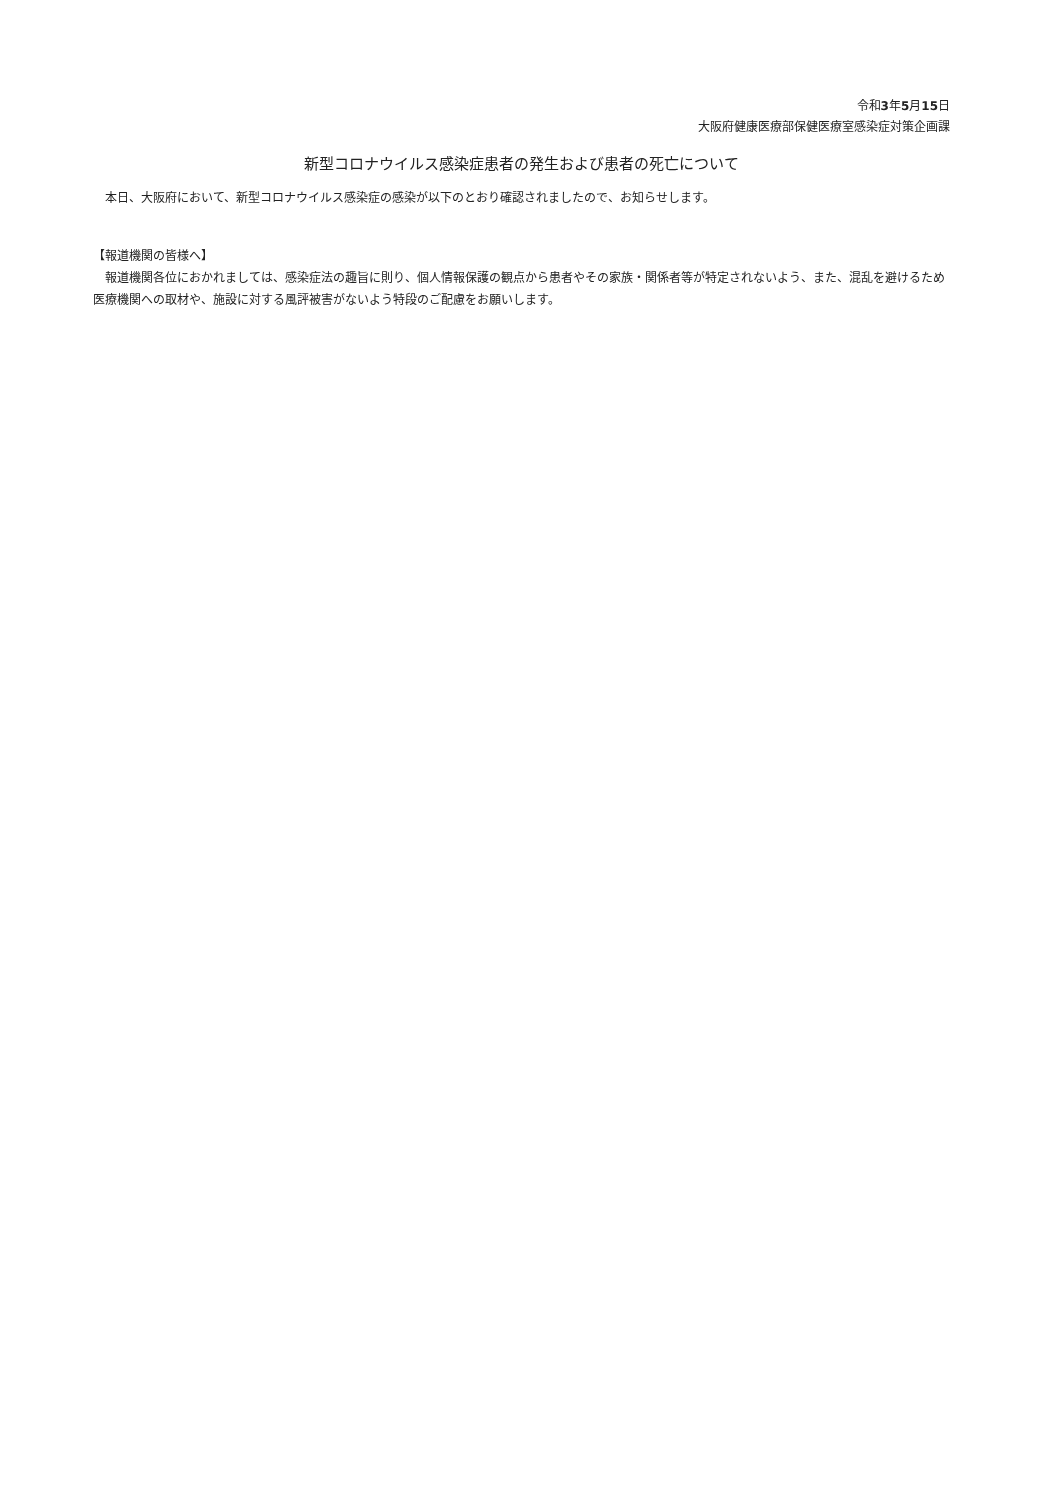令和3年5月15日
大阪府健康医療部保健医療室感染症対策企画課
新型コロナウイルス感染症患者の発生および患者の死亡について
　本日、大阪府において、新型コロナウイルス感染症の感染が以下のとおり確認されましたので、お知らせします。
【報道機関の皆様へ】
　報道機関各位におかれましては、感染症法の趣旨に則り、個人情報保護の観点から患者やその家族・関係者等が特定されないよう、また、混乱を避けるため医療機関への取材や、施設に対する風評被害がないよう特段のご配慮をお願いします。